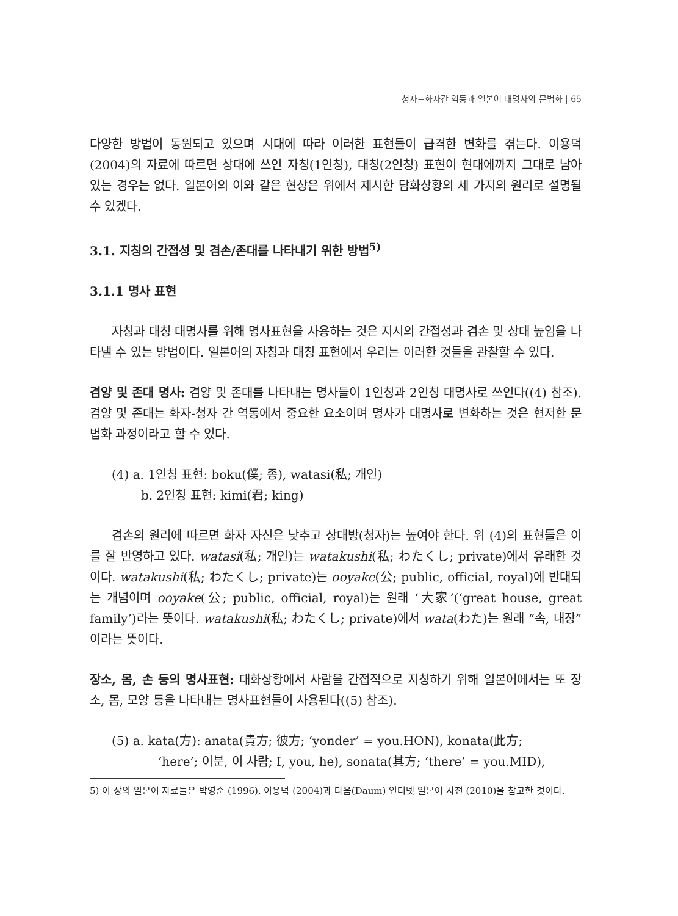청자−화자간 역동과 일본어 대명사의 문법화 | 65
다양한 방법이 동원되고 있으며 시대에 따라 이러한 표현들이 급격한 변화를 겪는다. 이용덕(2004)의 자료에 따르면 상대에 쓰인 자칭(1인칭), 대칭(2인칭) 표현이 현대에까지 그대로 남아 있는 경우는 없다. 일본어의 이와 같은 현상은 위에서 제시한 담화상황의 세 가지의 원리로 설명될 수 있겠다.
3.1. 지칭의 간접성 및 겸손/존대를 나타내기 위한 방법<sup>5)</sup>
3.1.1 명사 표현
자칭과 대칭 대명사를 위해 명사표현을 사용하는 것은 지시의 간접성과 겸손 및 상대 높임을 나타낼 수 있는 방법이다. 일본어의 자칭과 대칭 표현에서 우리는 이러한 것들을 관찰할 수 있다.
겸양 및 존대 명사: 겸양 및 존대를 나타내는 명사들이 1인칭과 2인칭 대명사로 쓰인다((4) 참조). 겸양 및 존대는 화자-청자 간 역동에서 중요한 요소이며 명사가 대명사로 변화하는 것은 현저한 문법화 과정이라고 할 수 있다.
(4) a. 1인칭 표현: boku(僕; 종), watasi(私; 개인)
b. 2인칭 표현: kimi(君; king)
겸손의 원리에 따르면 화자 자신은 낮추고 상대방(청자)는 높여야 한다. 위 (4)의 표현들은 이를 잘 반영하고 있다. watasi(私; 개인)는 watakushi(私; わたくし; private)에서 유래한 것이다. watakushi(私; わたくし; private)는 ooyake(公; public, official, royal)에 반대되는 개념이며 ooyake(公; public, official, royal)는 원래 ‘大家’(‘great house, great family’)라는 뜻이다. watakushi(私; わたくし; private)에서 wata(わた)는 원래 “속, 내장”이라는 뜻이다.
장소, 몸, 손 등의 명사표현: 대화상황에서 사람을 간접적으로 지칭하기 위해 일본어에서는 또 장소, 몸, 모양 등을 나타내는 명사표현들이 사용된다((5) 참조).
(5) a. kata(方): anata(貴方; 彼方; ‘yonder’ = you.HON), konata(此方;
‘here’; 이분, 이 사람; I, you, he), sonata(其方; ‘there’ = you.MID),
5) 이 장의 일본어 자료들은 박영순 (1996), 이용덕 (2004)과 다음(Daum) 인터넷 일본어 사전 (2010)을 참고한 것이다.